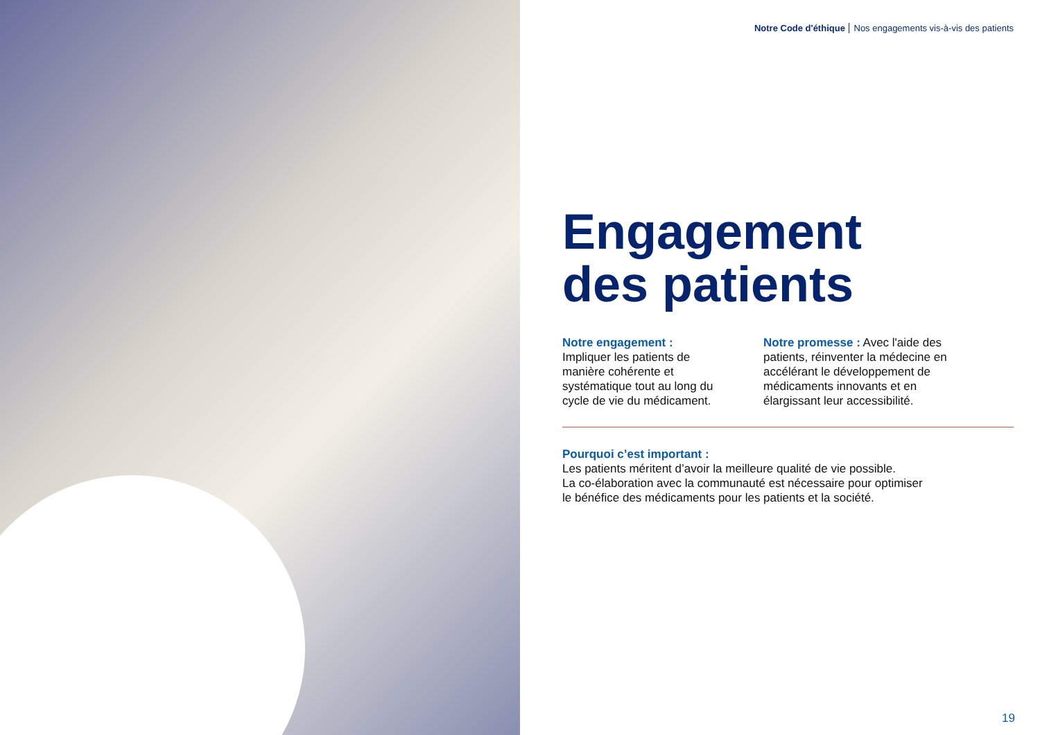Notre Code d'éthique Nos engagements vis-à-vis des patients
Engagement
des patients
Notre engagement :
Impliquer les patients de manière cohérente et systématique tout au long du cycle de vie du médicament.
Notre promesse : Avec l'aide des patients, réinventer la médecine en accélérant le développement de médicaments innovants et en élargissant leur accessibilité.
Pourquoi c’est important :
Les patients méritent d’avoir la meilleure qualité de vie possible.
La co-élaboration avec la communauté est nécessaire pour optimiser
le bénéfice des médicaments pour les patients et la société.
19